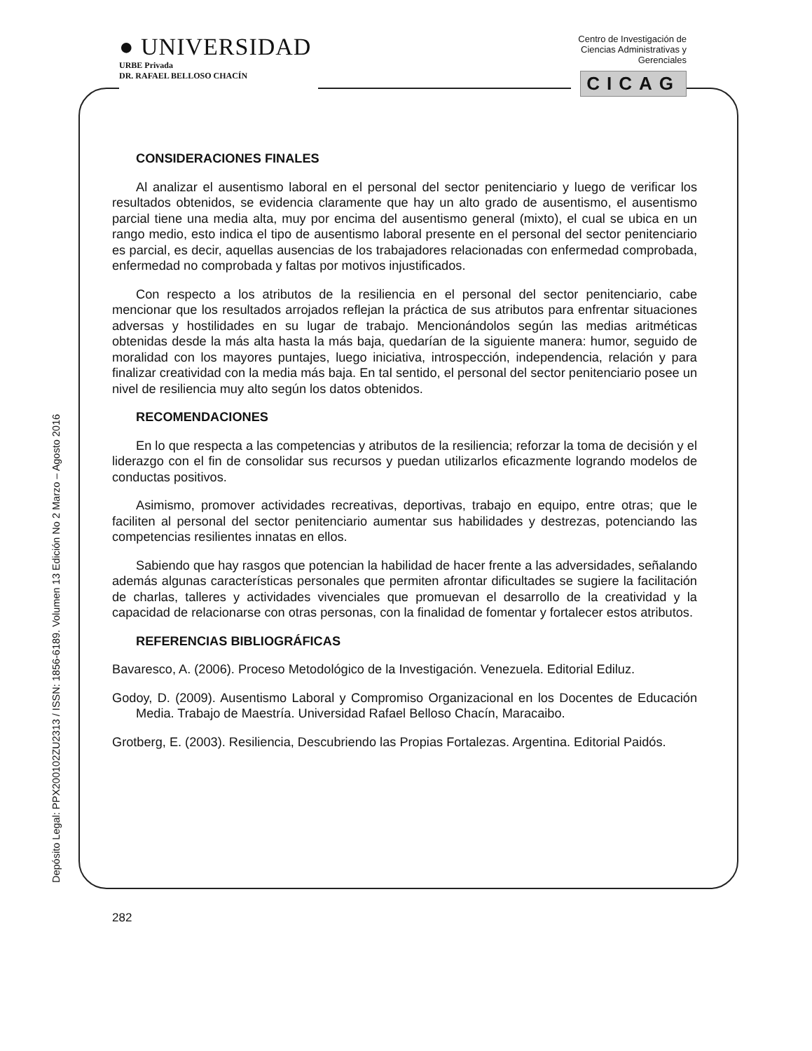● UNIVERSIDAD
URBE Privada
DR. RAFAEL BELLOSO CHACÍN
Centro de Investigación de
Ciencias Administrativas y
Gerenciales
CICAG
Depósito Legal: PPX200102ZU2313 / ISSN: 1856-6189. Volumen 13 Edición No 2 Marzo – Agosto 2016
CONSIDERACIONES FINALES
Al analizar el ausentismo laboral en el personal del sector penitenciario y luego de verificar los resultados obtenidos, se evidencia claramente que hay un alto grado de ausentismo, el ausentismo parcial tiene una media alta, muy por encima del ausentismo general (mixto), el cual se ubica en un rango medio, esto indica el tipo de ausentismo laboral presente en el personal del sector penitenciario es parcial, es decir, aquellas ausencias de los trabajadores relacionadas con enfermedad comprobada, enfermedad no comprobada y faltas por motivos injustificados.
Con respecto a los atributos de la resiliencia en el personal del sector penitenciario, cabe mencionar que los resultados arrojados reflejan la práctica de sus atributos para enfrentar situaciones adversas y hostilidades en su lugar de trabajo. Mencionándolos según las medias aritméticas obtenidas desde la más alta hasta la más baja, quedarían de la siguiente manera: humor, seguido de moralidad con los mayores puntajes, luego iniciativa, introspección, independencia, relación y para finalizar creatividad con la media más baja. En tal sentido, el personal del sector penitenciario posee un nivel de resiliencia muy alto según los datos obtenidos.
RECOMENDACIONES
En lo que respecta a las competencias y atributos de la resiliencia; reforzar la toma de decisión y el liderazgo con el fin de consolidar sus recursos y puedan utilizarlos eficazmente logrando modelos de conductas positivos.
Asimismo, promover actividades recreativas, deportivas, trabajo en equipo, entre otras; que le faciliten al personal del sector penitenciario aumentar sus habilidades y destrezas, potenciando las competencias resilientes innatas en ellos.
Sabiendo que hay rasgos que potencian la habilidad de hacer frente a las adversidades, señalando además algunas características personales que permiten afrontar dificultades se sugiere la facilitación de charlas, talleres y actividades vivenciales que promuevan el desarrollo de la creatividad y la capacidad de relacionarse con otras personas, con la finalidad de fomentar y fortalecer estos atributos.
REFERENCIAS BIBLIOGRÁFICAS
Bavaresco, A. (2006). Proceso Metodológico de la Investigación. Venezuela. Editorial Ediluz.
Godoy, D. (2009). Ausentismo Laboral y Compromiso Organizacional en los Docentes de Educación Media. Trabajo de Maestría. Universidad Rafael Belloso Chacín, Maracaibo.
Grotberg, E. (2003). Resiliencia, Descubriendo las Propias Fortalezas. Argentina. Editorial Paidós.
282